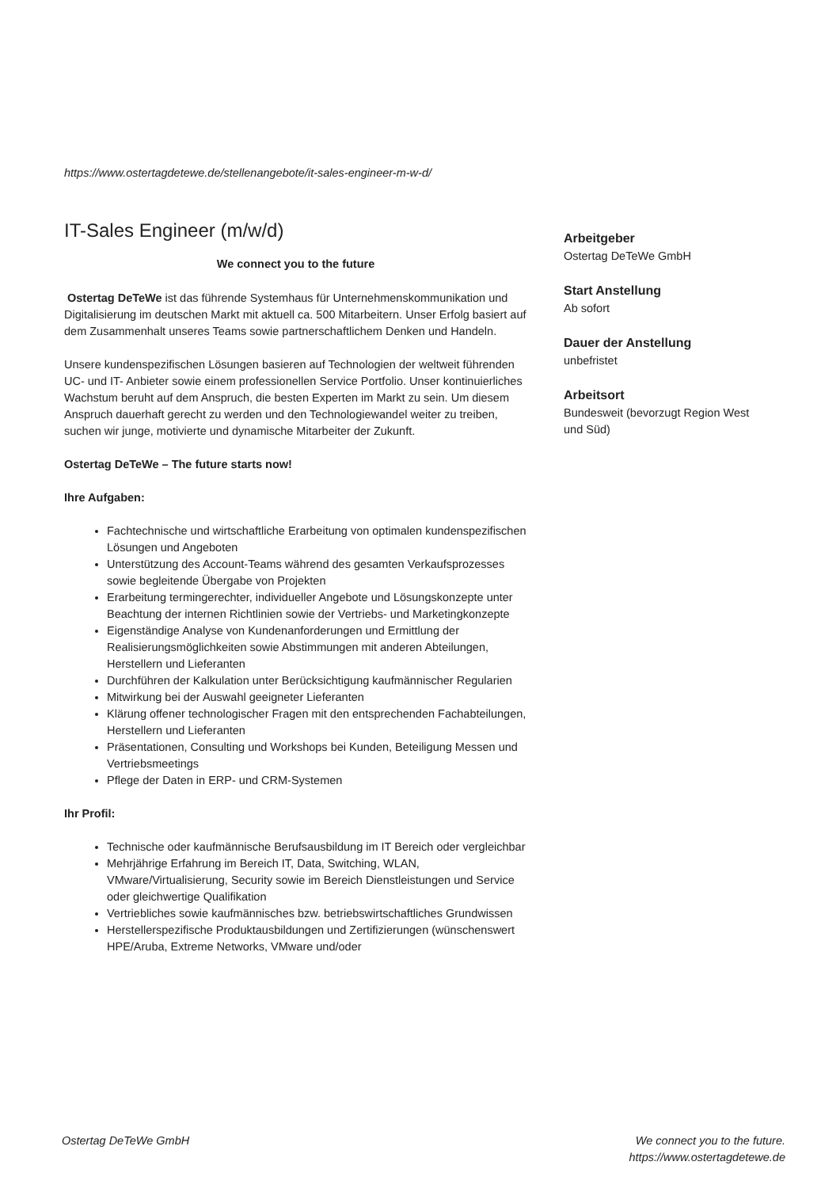https://www.ostertagdetewe.de/stellenangebote/it-sales-engineer-m-w-d/
IT-Sales Engineer (m/w/d)
We connect you to the future
Ostertag DeTeWe ist das führende Systemhaus für Unternehmenskommunikation und Digitalisierung im deutschen Markt mit aktuell ca. 500 Mitarbeitern. Unser Erfolg basiert auf dem Zusammenhalt unseres Teams sowie partnerschaftlichem Denken und Handeln.
Unsere kundenspezifischen Lösungen basieren auf Technologien der weltweit führenden UC- und IT- Anbieter sowie einem professionellen Service Portfolio. Unser kontinuierliches Wachstum beruht auf dem Anspruch, die besten Experten im Markt zu sein. Um diesem Anspruch dauerhaft gerecht zu werden und den Technologiewandel weiter zu treiben, suchen wir junge, motivierte und dynamische Mitarbeiter der Zukunft.
Ostertag DeTeWe – The future starts now!
Ihre Aufgaben:
Fachtechnische und wirtschaftliche Erarbeitung von optimalen kundenspezifischen Lösungen und Angeboten
Unterstützung des Account-Teams während des gesamten Verkaufsprozesses sowie begleitende Übergabe von Projekten
Erarbeitung termingerechter, individueller Angebote und Lösungskonzepte unter Beachtung der internen Richtlinien sowie der Vertriebs- und Marketingkonzepte
Eigenständige Analyse von Kundenanforderungen und Ermittlung der Realisierungsmöglichkeiten sowie Abstimmungen mit anderen Abteilungen, Herstellern und Lieferanten
Durchführen der Kalkulation unter Berücksichtigung kaufmännischer Regularien
Mitwirkung bei der Auswahl geeigneter Lieferanten
Klärung offener technologischer Fragen mit den entsprechenden Fachabteilungen, Herstellern und Lieferanten
Präsentationen, Consulting und Workshops bei Kunden, Beteiligung Messen und Vertriebsmeetings
Pflege der Daten in ERP- und CRM-Systemen
Ihr Profil:
Technische oder kaufmännische Berufsausbildung im IT Bereich oder vergleichbar
Mehrjährige Erfahrung im Bereich IT, Data, Switching, WLAN, VMware/Virtualisierung, Security sowie im Bereich Dienstleistungen und Service oder gleichwertige Qualifikation
Vertriebliches sowie kaufmännisches bzw. betriebswirtschaftliches Grundwissen
Herstellerspezifische Produktausbildungen und Zertifizierungen (wünschenswert HPE/Aruba, Extreme Networks, VMware und/oder
Arbeitgeber
Ostertag DeTeWe GmbH
Start Anstellung
Ab sofort
Dauer der Anstellung
unbefristet
Arbeitsort
Bundesweit (bevorzugt Region West und Süd)
Ostertag DeTeWe GmbH We connect you to the future.
https://www.ostertagdetewe.de